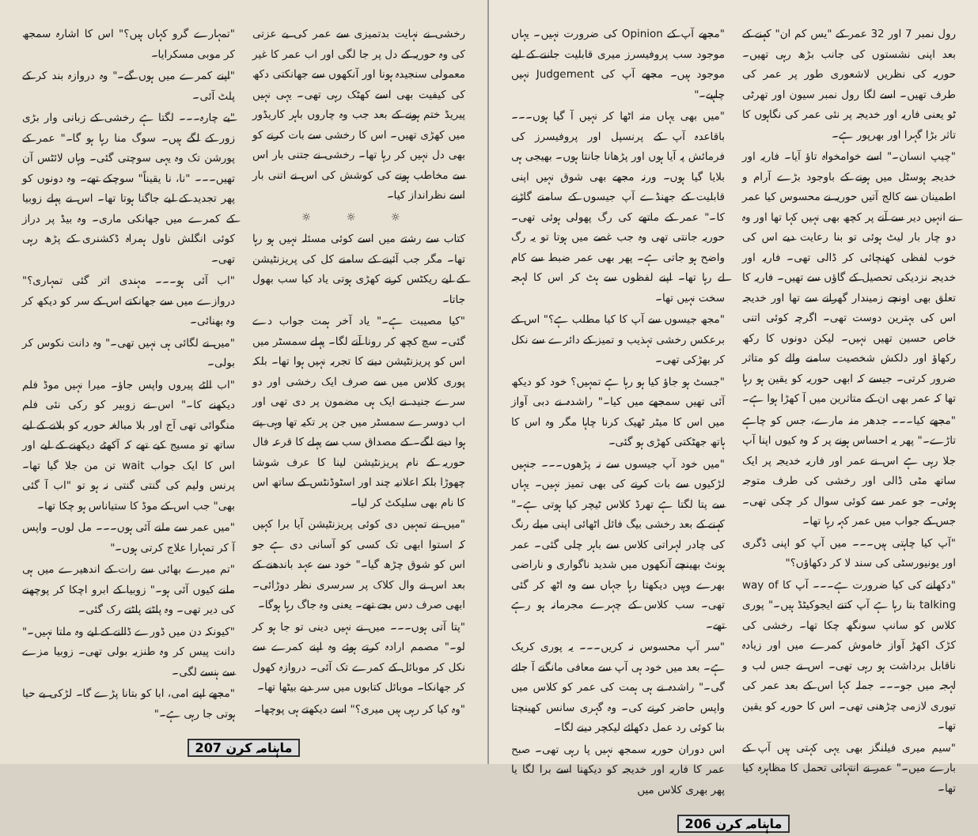رول نمبر 7 اور 32 عمر کے "یس کم ان" کہنے کے بعد اپنی نشستوں کی جانب بڑھ رہی تھیں۔ حوریہ کی نظریں لاشعوری طور پر عمر کی طرف تھیں۔ اسے لگا رول نمبر سیون اور تھرٹی ٹو یعنی فاریہ اور خدیجہ پر نئی عمر کی نگاہوں کا تاثر بڑا گہرا اور بھرپور ہے۔
"چیپ انسان۔" اسے خوامخواہ تاؤ آیا۔ فاریہ اور خدیجہ ہوسٹل میں ہونے کے باوجود بڑے آرام و اطمینان سے کالج آتیں حوریہ نے محسوس کیا عمر نے انہیں دیر سے آنے پر کچھ بھی نہیں کہا تھا اور وہ دو چار بار لیٹ ہوئی تو بنا رعایت دیے اس کی خوب لفظی کھنچائی کر ڈالی تھی۔ فاریہ اور خدیجہ نزدیکی تحصیل کے گاؤں سے تھیں۔ فاریہ کا تعلق بھی اونچے زمیندار گھرانے سے تھا اور خدیجہ اس کی بہترین دوست تھی۔ اگرچہ کوئی اتنی خاص حسین تھیں نہیں۔ لیکن دونوں کا رکھ رکھاؤ اور دلکش شخصیت سامنے والے کو متاثر ضرور کرتی۔ جیسے کہ ابھی حوریہ کو یقین ہو رہا تھا کہ عمر بھی ان کے متاثرین میں آ کھڑا ہوا ہے۔
"مجھے کیا۔۔۔ جدھر منہ مارے، جس کو چاہے تاڑے۔" پھر یہ احساس ہونے پر کہ وہ کیوں اپنا آپ جلا رہی ہے اس نے عمر اور فاریہ خدیجہ پر ایک ساتھ مٹی ڈالی اور رخشی کی طرف متوجہ ہوئی۔ جو عمر سے کوئی سوال کر چکی تھی۔ جس کے جواب میں عمر کہہ رہا تھا۔
"آپ کیا چاہتی ہیں۔۔۔ میں آپ کو اپنی ڈگری اور یونیورسٹی کی سند لا کر دکھاؤں؟"
"دکھانے کی کیا ضرورت ہے۔۔۔ آپ کا way of talking بتا رہا ہے آپ کتنے ایجوکیٹڈ ہیں۔" پوری کلاس کو سانپ سونگھ چکا تھا۔ رخشی کی کڑک اکھڑ آواز خاموش کمرے میں اور زیادہ ناقابل برداشت ہو رہی تھی۔ اس نے جس لب و لہجہ میں جو۔۔۔ جملہ کہا اس کے بعد عمر کی تیوری لازمی چڑھنی تھی۔ اس کا حوریہ کو یقین تھا۔
"سیم میری فیلنگز بھی یہی کہتی ہیں آپ کے بارے میں۔" عمر نے انتہائی تحمل کا مظاہرہ کیا تھا۔
"مجھے آپ کے Opinion کی ضرورت نہیں۔ یہاں موجود سب پروفیسرز میری قابلیت جاننے کے لیے موجود ہیں۔ مجھے آپ کی Judgement نہیں چاہیے۔"
"میں بھی یہاں منہ اٹھا کر نہیں آ گیا ہوں۔۔۔ باقاعدہ آپ کے پرنسپل اور پروفیسرز کی فرمائش پہ آیا ہوں اور پڑھانا جانتا ہوں۔ بھیجی ہی بلایا گیا ہوں۔ ورنہ مجھے بھی شوق نہیں اپنی قابلیت کے جھنڈے آپ جیسوں کے سامنے گاڑنے کا۔" عمر کے ماتھے کی رگ پھولی ہوئی تھی۔ حوریہ جانتی تھی وہ جب غصے میں ہوتا تو یہ رگ واضح ہو جاتی ہے۔ پھر بھی عمر ضبط سے کام لے رہا تھا۔ اپنے لفظوں سے ہٹ کر اس کا لہجہ سخت نہیں تھا۔
"مجھ جیسوں سے آپ کا کیا مطلب ہے؟" اس کے برعکس رخشی تہذیب و تمیز کے دائرے سے نکل کر بھڑکی تھی۔
"جسٹ ہو جاؤ کیا ہو رہا ہے تمہیں؟ خود کو دیکھ آئی تھیں سمجھے میں کیا۔" راشدہ نے دبی آواز میں اس کا میٹر ٹھیک کرنا چاہا مگر وہ اس کا ہاتھ جھٹکتی کھڑی ہو گئی۔
"میں خود آپ جیسوں سے نہ پڑھوں۔۔۔ جنہیں لڑکیوں سے بات کرنے کی بھی تمیز نہیں۔ یہاں سے پتا لگتا ہے تھرڈ کلاس ٹیچر کیا ہوتی ہے۔" کہنے کے بعد رخشی بیگ فائل اٹھائی اپنی میلے رنگ کی چادر لہراتی کلاس سے باہر چلی گئی۔ عمر ہونٹ بھینچے آنکھوں میں شدید ناگواری و ناراضی بھرے وہیں دیکھتا رہا جہاں سے وہ اٹھ کر گئی تھی۔ سب کلاس کے چہرے مجرمانہ ہو رہے تھے۔
"سر آپ محسوس نہ کریں۔۔۔ یہ پوری کریک ہے۔ بعد میں خود ہی آپ سے معافی مانگنے آ جائے گی۔" راشدہ نے ہی ہمت کی عمر کو کلاس میں واپس حاضر کرنے کی۔ وہ گہری سانس کھینچتا بنا کوئی رد عمل دکھائے لیکچر دینے لگا۔
اس دوران حوریہ سمجھ نہیں پا رہی تھی۔ صبح عمر کا فاریہ اور خدیجہ کو دیکھنا اسے برا لگا یا پھر بھری کلاس میں
ماہنامہ کرن 206
رخشی نے نہایت بدتمیزی سے عمر کی بے عزتی کی وہ حوریہ کے دل پر جا لگی اور اب عمر کا غیر معمولی سنجیدہ ہونا اور آنکھوں سے جھانکتی دکھ کی کیفیت بھی اسے کھٹک رہی تھی۔ یہی نہیں پیریڈ ختم ہونے کے بعد جب وہ چاروں باہر کاریڈور میں کھڑی تھیں۔ اس کا رخشی سے بات کرنے کو بھی دل نہیں کر رہا تھا۔ رخشی نے جتنی بار اس سے مخاطب ہونے کی کوشش کی اس نے اتنی بار اسے نظرانداز کیا۔
☼ ☼ ☼
کتاب سے رشتے میں اسے کوئی مسئلہ نہیں ہو رہا تھا۔ مگر جب آئینے کے سامنے کل کی پریزنٹیشن کے لیے ریکٹس کرنے کھڑی ہوتی یاد کیا سب بھول جاتا۔
"کیا مصیبت ہے۔" یاد آخر ہمت جواب دے گئی۔ سچ کچھ کر رونا آنے لگا۔ پہلے سمسٹر میں اس کو پریزنٹیشن دینے کا تجربہ نہیں ہوا تھا۔ بلکہ پوری کلاس میں سے صرف ایک رخشی اور دو سرے جنید نے ایک ہی مضمون پر دی تھی اور اب دوسرے سمسٹر میں جن پر تکیہ تھا وہی پتے ہوا دینے لگے۔ کے مصداق سب سے پہلے کا قرعہ فال حوریہ کے نام پریزنٹیشن لینا کا عرف شوشا چھوڑا بلکہ اعلانیہ چند اور اسٹوڈنٹس کے ساتھ اس کا نام بھی سلیکٹ کر لیا۔
"میں نے تمہیں دی کوئی پریزنٹیشن آیا برا کہیں کہ استوا ابھی تک کسی کو آسانی دی ہے جو اس کو شوق چڑھ گیا۔" خود سے عہد باندھنے کے بعد اس نے وال کلاک پر سرسری نظر دوڑائی۔ ابھی صرف دس بجے تھے۔ یعنی وہ جاگ رہا ہوگا۔
"پتا آتی ہوں۔۔۔ میں نے نہیں دینی تو جا ہو کر لو۔" مصمم ارادہ کرتے ہوئے وہ اپنے کمرے سے نکل کر موبائل کے کمرے تک آئی۔ دروازہ کھول کر جھانکا۔ موبائل کتابوں میں سر دیے بیٹھا تھا۔
"وہ کیا کر رہی ہیں میری؟" اسے دیکھتے ہی پوچھا۔
"تمہارے گرو کہاں ہیں؟" اس کا اشارہ سمجھ کر موبی مسکرایا۔
"اپنے کمرے میں ہوں گے۔" وہ دروازہ بند کر کے پلٹ آئی۔
"بے چارہ۔۔۔ لگتا ہے رخشی کے زبانی وار بڑی زور کے لگے ہیں۔ سوگ منا رہا ہو گا۔" عمر کے پورشن تک وہ یہی سوچتی گئی۔ وہاں لائٹس آن تھیں۔۔۔ "نا، نا یقیناً" سوچکے تھے۔ وہ دونوں کو پھر تجدید کے لیے جاگنا ہوتا تھا۔ اس نے پہلے زوبیا کے کمرے میں جھانکی ماری۔ وہ بیڈ پر دراز کوئی انگلش ناول ہمراہ ڈکشنری کے پڑھ رہی تھی۔
"اب آئی ہو۔۔۔ مہندی اتر گئی تمہاری؟" دروازے میں سے جھانکتے اس کے سر کو دیکھ کر وہ بھنائی۔
"میں نے لگائی ہی نہیں تھی۔" وہ دانت نکوس کر بولی۔
"اب الٹے پیروں واپس جاؤ۔ میرا نہیں موڈ فلم دیکھنے کا۔" اس نے زوبیر کو رکی نئی فلم منگوائی تھی آج اور بلا مبالغہ حوریہ کو بلانے کے لیے ساتھ تو مسیج کیے تھے کہ آکھٹے دیکھنے کے لیے اور اس کا ایک جواب wait تن من جلا گیا تھا۔ پرنس ولیم کی گنتی گنتی نہ ہو تو "اب آ گئی بھی" جب اس کے موڈ کا ستیاناس ہو چکا تھا۔
"میں عمر سے ملنے آئی ہوں۔۔۔ مل لوں۔ واپس آ کر تمہارا علاج کرتی ہوں۔"
"تم میرے بھائی سے رات کے اندھیرے میں ہی ملنے کیوں آئی ہو۔" زوبیا کے ابرو اچکا کر پوچھنے کی دیر تھی۔ وہ پلٹتے پلٹتے رک گئی۔
"کیونکہ دن میں ڈورے ڈالنے کے لیے وہ ملتا نہیں۔" دانت پیس کر وہ طنزیہ بولی تھی۔ زوبیا مزے سے ہنسے لگی۔
"مجھے اپنے امی، ابا کو بتانا پڑے گا۔ لڑکی بے حیا ہوتی جا رہی ہے۔"
ماہنامہ کرن 207